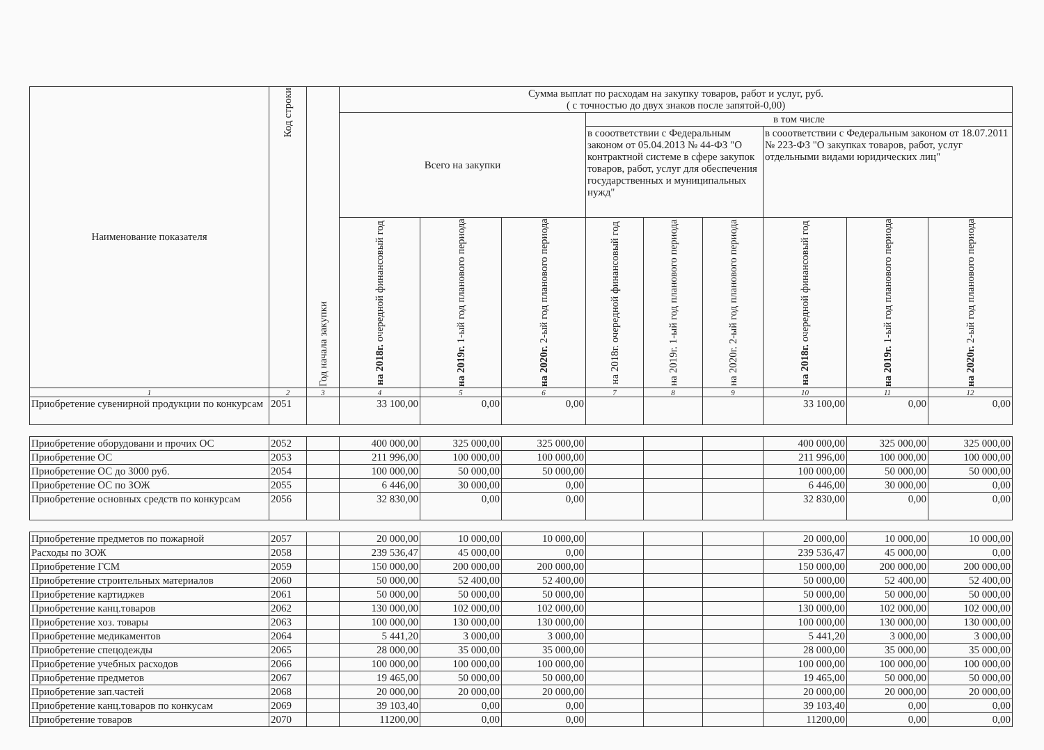| Наименование показателя | Код строки | Год начала закупки | Сумма выплат по расходам на закупку товаров, работ и услуг, руб. ( с точностью до двух знаков после запятой-0,00) | | | | | | | | |
| --- | --- | --- | --- | --- | --- | --- | --- | --- | --- | --- | --- |
| | | | Всего на закупки | | | в том числе | | | | | |
| | | | | | | в сооответствии с Федеральным законом от 05.04.2013 № 44-ФЗ "О контрактной системе в сфере закупок товаров, работ, услуг для обеспечения государственных и муниципальных нужд" | | | в сооответствии с Федеральным законом от 18.07.2011 № 223-ФЗ "О закупках товаров, работ, услуг отдельными видами юридических лиц" | | |
| | | | на 2018г. очередной финансовый год | на 2019г. 1-ый год планового периода | на 2020г. 2-ый год планового периода | на 2018г. очередной финансовый год | на 2019г. 1-ый год планового периода | на 2020г. 2-ый год планового периода | на 2018г. очередной финансовый год | на 2019г. 1-ый год планового периода | на 2020г. 2-ый год планового периода |
| 1 | 2 | 3 | 4 | 5 | 6 | 7 | 8 | 9 | 10 | 11 | 12 |
| Приобретение сувенирной продукции по конкурсам | 2051 | | 33 100,00 | 0,00 | 0,00 | | | | 33 100,00 | 0,00 | 0,00 |
| Приобретение оборудовани и прочих ОС | 2052 | | 400 000,00 | 325 000,00 | 325 000,00 | | | | 400 000,00 | 325 000,00 | 325 000,00 |
| Приобретение ОС | 2053 | | 211 996,00 | 100 000,00 | 100 000,00 | | | | 211 996,00 | 100 000,00 | 100 000,00 |
| Приобретение ОС до 3000 руб. | 2054 | | 100 000,00 | 50 000,00 | 50 000,00 | | | | 100 000,00 | 50 000,00 | 50 000,00 |
| Приобретение ОС по ЗОЖ | 2055 | | 6 446,00 | 30 000,00 | 0,00 | | | | 6 446,00 | 30 000,00 | 0,00 |
| Приобретение основных средств по конкурсам | 2056 | | 32 830,00 | 0,00 | 0,00 | | | | 32 830,00 | 0,00 | 0,00 |
| Приобретение предметов по пожарной | 2057 | | 20 000,00 | 10 000,00 | 10 000,00 | | | | 20 000,00 | 10 000,00 | 10 000,00 |
| Расходы по ЗОЖ | 2058 | | 239 536,47 | 45 000,00 | 0,00 | | | | 239 536,47 | 45 000,00 | 0,00 |
| Приобретение ГСМ | 2059 | | 150 000,00 | 200 000,00 | 200 000,00 | | | | 150 000,00 | 200 000,00 | 200 000,00 |
| Приобретение строительных материалов | 2060 | | 50 000,00 | 52 400,00 | 52 400,00 | | | | 50 000,00 | 52 400,00 | 52 400,00 |
| Приобретение картиджев | 2061 | | 50 000,00 | 50 000,00 | 50 000,00 | | | | 50 000,00 | 50 000,00 | 50 000,00 |
| Приобретение канц.товаров | 2062 | | 130 000,00 | 102 000,00 | 102 000,00 | | | | 130 000,00 | 102 000,00 | 102 000,00 |
| Приобретение хоз. товары | 2063 | | 100 000,00 | 130 000,00 | 130 000,00 | | | | 100 000,00 | 130 000,00 | 130 000,00 |
| Приобретение медикаментов | 2064 | | 5 441,20 | 3 000,00 | 3 000,00 | | | | 5 441,20 | 3 000,00 | 3 000,00 |
| Приобретение спецодежды | 2065 | | 28 000,00 | 35 000,00 | 35 000,00 | | | | 28 000,00 | 35 000,00 | 35 000,00 |
| Приобретение учебных расходов | 2066 | | 100 000,00 | 100 000,00 | 100 000,00 | | | | 100 000,00 | 100 000,00 | 100 000,00 |
| Приобретение предметов | 2067 | | 19 465,00 | 50 000,00 | 50 000,00 | | | | 19 465,00 | 50 000,00 | 50 000,00 |
| Приобретение зап.частей | 2068 | | 20 000,00 | 20 000,00 | 20 000,00 | | | | 20 000,00 | 20 000,00 | 20 000,00 |
| Приобретение канц.товаров по конкусам | 2069 | | 39 103,40 | 0,00 | 0,00 | | | | 39 103,40 | 0,00 | 0,00 |
| Приобретение товаров | 2070 | | 11200,00 | 0,00 | 0,00 | | | | 11200,00 | 0,00 | 0,00 |